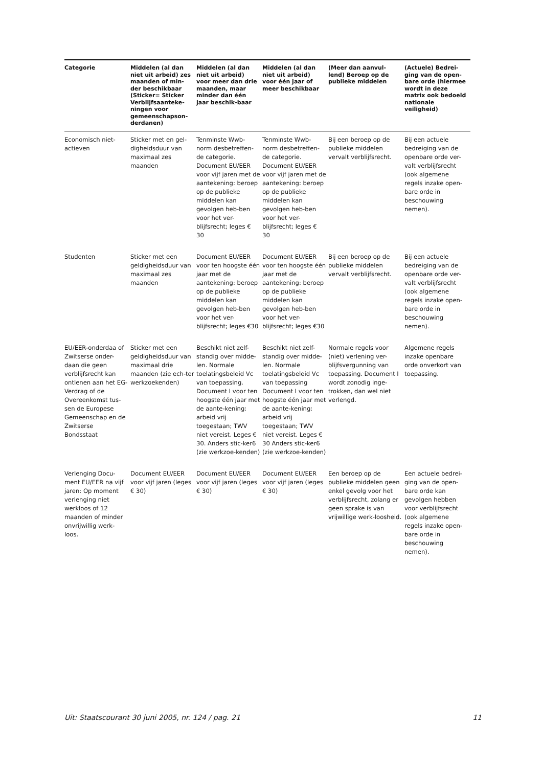| Categorie | Middelen (al dan niet uit arbeid) zes maanden of min-der beschikbaar (Sticker= Sticker Verblijfsaanteke-ningen voor gemeenschapson-derdanen) | Middelen (al dan niet uit arbeid) voor meer dan drie maanden, maar minder dan één jaar beschik-baar | Middelen (al dan niet uit arbeid) voor één jaar of meer beschikbaar | (Meer dan aanvul-lend) Beroep op de publieke middelen | (Actuele) Bedrei-ging van de open-bare orde (hiermee wordt in deze matrix ook bedoeld nationale veiligheid) |
| --- | --- | --- | --- | --- | --- |
| Economisch niet-actieven | Sticker met en gel-digheidsduur van maximaal zes maanden | Tenminste Wwb-norm desbetreffen-de categorie. Document EU/EER voor vijf jaren met de aantekening: beroep op de publieke middelen kan gevolgen heb-ben voor het ver-blijfsrecht; leges € 30 | Tenminste Wwb-norm desbetreffen-de categorie. Document EU/EER voor vijf jaren met de aantekening: beroep op de publieke middelen kan gevolgen heb-ben voor het ver-blijfsrecht; leges € 30 | Bij een beroep op de publieke middelen vervalt verblijfsrecht. | Bij een actuele bedreiging van de openbare orde ver-valt verblijfsrecht (ook algemene regels inzake open-bare orde in beschouwing nemen). |
| Studenten | Sticker met een geldigheidsduur van maximaal zes maanden | Document EU/EER voor ten hoogste één jaar met de aantekening: beroep op de publieke middelen kan gevolgen heb-ben voor het ver-blijfsrecht; leges €30 | Document EU/EER voor ten hoogste één jaar met de aantekening: beroep op de publieke middelen kan gevolgen heb-ben voor het ver-blijfsrecht; leges €30 | Bij een beroep op de publieke middelen vervalt verblijfsrecht. | Bij een actuele bedreiging van de openbare orde ver-valt verblijfsrecht (ook algemene regels inzake open-bare orde in beschouwing nemen). |
| EU/EER-onderdaa of Zwitserse onder-daan die geen verblijfsrecht kan ontlenen aan het EG-Verdrag of de Overeenkomst tus-sen de Europese Gemeenschap en de Zwitserse Bondsstaat | Sticker met een geldigheidsduur van maximaal drie maanden (zie ech-ter werkzoekenden) | Beschikt niet zelf-standig over midde-len. Normale toelatingsbeleid Vc van toepassing. Document I voor ten hoogste één jaar met de aante-kening: arbeid vrij toegestaan; TWV niet vereist. Leges € 30. Anders stic-ker6 (zie werkzoe-kenden) | Beschikt niet zelf-standig over midde-len. Normale toelatingsbeleid Vc van toepassing Document I voor ten hoogste één jaar met de aante-kening: arbeid vrij toegestaan; TWV niet vereist. Leges € 30 Anders stic-ker6 (zie werkzoe-kenden) | Normale regels voor (niet) verlening ver-blijfsvergunning van toepassing. Document I wordt zonodig inge-trokken, dan wel niet verlengd. | Algemene regels inzake openbare orde onverkort van toepassing. |
| Verlenging Docu-ment EU/EER na vijf jaren: Op moment verlenging niet werkloos of 12 maanden of minder onvrijwillig werk-loos. | Document EU/EER voor vijf jaren (leges € 30) | Document EU/EER voor vijf jaren (leges € 30) | Document EU/EER voor vijf jaren (leges € 30) | Een beroep op de publieke middelen geen enkel gevolg voor het verblijfsrecht, zolang er geen sprake is van vrijwillige werk-loosheid. | Een actuele bedrei-ging van de open-bare orde kan gevolgen hebben voor verblijfsrecht (ook algemene regels inzake open-bare orde in beschouwing nemen). |
Uit: Staatscourant 30 juni 2005, nr. 124 / pag. 21 11